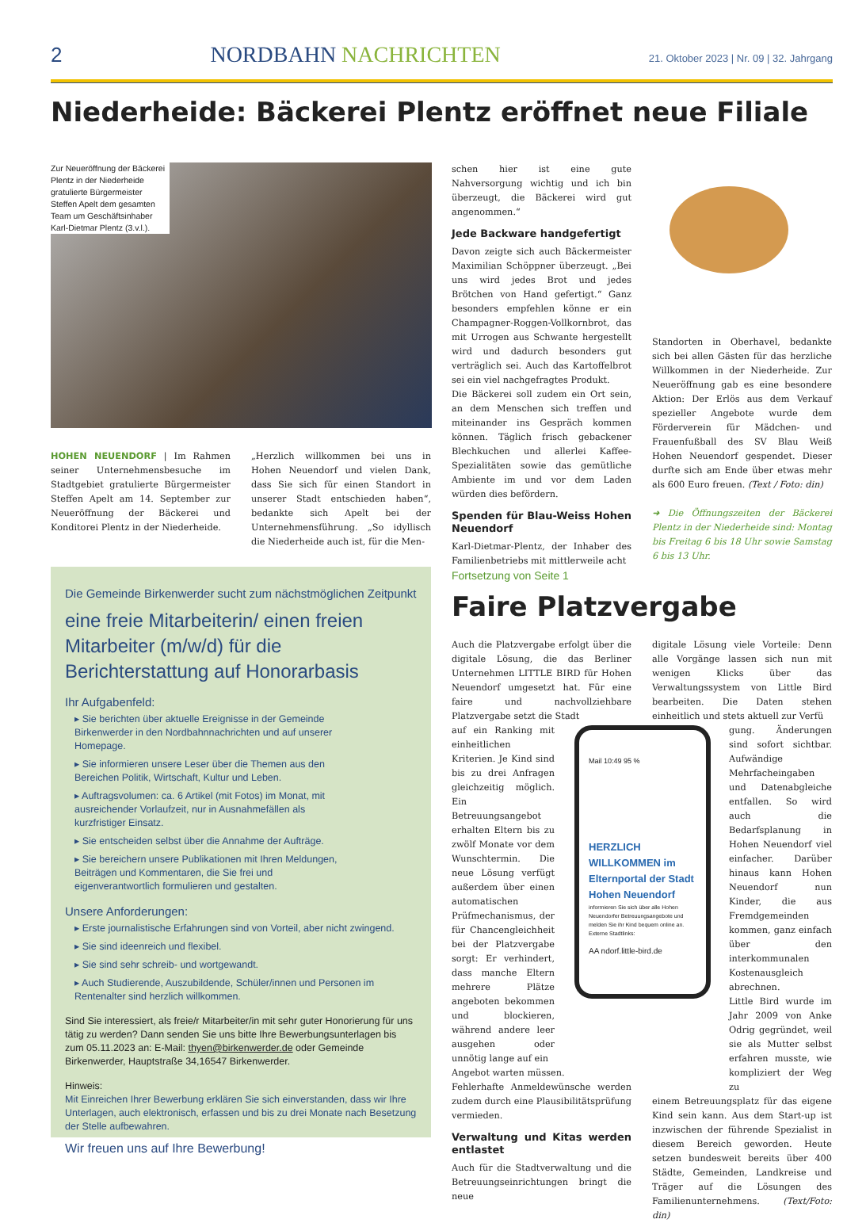2 NORDBAHN NACHRICHTEN
21. Oktober 2023 | Nr. 09 | 32. Jahrgang
Niederheide: Bäckerei Plentz eröffnet neue Filiale
Zur Neueröffnung der Bäckerei Plentz in der Niederheide gratulierte Bürgermeister Steffen Apelt dem gesamten Team um Geschäftsinhaber Karl-Dietmar Plentz (3.v.l.).
HOHEN NEUENDORF | Im Rahmen seiner Unternehmensbesuche im Stadtgebiet gratulierte Bürgermeister Steffen Apelt am 14. September zur Neueröffnung der Bäckerei und Konditorei Plentz in der Niederheide.
„Herzlich willkommen bei uns in Hohen Neuendorf und vielen Dank, dass Sie sich für einen Standort in unserer Stadt entschieden haben“, bedankte sich Apelt bei der Unternehmensführung. „So idyllisch die Niederheide auch ist, für die Men-
schen hier ist eine gute Nahversorgung wichtig und ich bin überzeugt, die Bäckerei wird gut angenommen.“
Jede Backware handgefertigt
Davon zeigte sich auch Bäckermeister Maximilian Schöppner überzeugt. „Bei uns wird jedes Brot und jedes Brötchen von Hand gefertigt.“ Ganz besonders empfehlen könne er ein Champagner-Roggen-Vollkornbrot, das mit Urrogen aus Schwante hergestellt wird und dadurch besonders gut verträglich sei. Auch das Kartoffelbrot sei ein viel nachgefragtes Produkt.
Die Bäckerei soll zudem ein Ort sein, an dem Menschen sich treffen und miteinander ins Gespräch kommen können. Täglich frisch gebackener Blechkuchen und allerlei Kaffee-Spezialitäten sowie das gemütliche Ambiente im und vor dem Laden würden dies befördern.
Spenden für Blau-Weiss Hohen Neuendorf
Karl-Dietmar-Plentz, der Inhaber des Familienbetriebs mit mittlerweile acht
Standorten in Oberhavel, bedankte sich bei allen Gästen für das herzliche Willkommen in der Niederheide. Zur Neueröffnung gab es eine besondere Aktion: Der Erlös aus dem Verkauf spezieller Angebote wurde dem Förderverein für Mädchen- und Frauenfußball des SV Blau Weiß Hohen Neuendorf gespendet. Dieser durfte sich am Ende über etwas mehr als 600 Euro freuen. (Text / Foto: din)
➜ Die Öffnungszeiten der Bäckerei Plentz in der Niederheide sind: Montag bis Freitag 6 bis 18 Uhr sowie Samstag 6 bis 13 Uhr.
Die Gemeinde Birkenwerder sucht zum nächstmöglichen Zeitpunkt
eine freie Mitarbeiterin/ einen freien Mitarbeiter (m/w/d) für die Berichterstattung auf Honorarbasis
Ihr Aufgabenfeld:
▸ Sie berichten über aktuelle Ereignisse in der Gemeinde Birkenwerder in den Nordbahnnachrichten und auf unserer Homepage.
▸ Sie informieren unsere Leser über die Themen aus den Bereichen Politik, Wirtschaft, Kultur und Leben.
▸ Auftragsvolumen: ca. 6 Artikel (mit Fotos) im Monat, mit ausreichender Vorlaufzeit, nur in Ausnahmefällen als kurzfristiger Einsatz.
▸ Sie entscheiden selbst über die Annahme der Aufträge.
▸ Sie bereichern unsere Publikationen mit Ihren Meldungen, Beiträgen und Kommentaren, die Sie frei und eigenverantwortlich formulieren und gestalten.
Unsere Anforderungen:
▸ Erste journalistische Erfahrungen sind von Vorteil, aber nicht zwingend.
▸ Sie sind ideenreich und flexibel.
▸ Sie sind sehr schreib- und wortgewandt.
▸ Auch Studierende, Auszubildende, Schüler/innen und Personen im Rentenalter sind herzlich willkommen.
Sind Sie interessiert, als freie/r Mitarbeiter/in mit sehr guter Honorierung für uns tätig zu werden? Dann senden Sie uns bitte Ihre Bewerbungsunterlagen bis zum 05.11.2023 an: E-Mail: thyen@birkenwerder.de oder Gemeinde Birkenwerder, Hauptstraße 34,16547 Birkenwerder.
Hinweis:
Mit Einreichen Ihrer Bewerbung erklären Sie sich einverstanden, dass wir Ihre Unterlagen, auch elektronisch, erfassen und bis zu drei Monate nach Besetzung der Stelle aufbewahren.
Wir freuen uns auf Ihre Bewerbung!
Fortsetzung von Seite 1
Faire Platzvergabe
Auch die Platzvergabe erfolgt über die digitale Lösung, die das Berliner Unternehmen LITTLE BIRD für Hohen Neuendorf umgesetzt hat. Für eine faire und nachvollziehbare Platzvergabe setzt die Stadt
auf ein Ranking mit einheitlichen Kriterien. Je Kind sind bis zu drei Anfragen gleichzeitig möglich. Ein Betreuungsangebot erhalten Eltern bis zu zwölf Monate vor dem Wunschtermin. Die neue Lösung verfügt außerdem über einen automatischen Prüfmechanismus, der für Chancengleichheit bei der Platzvergabe sorgt: Er verhindert, dass manche Eltern mehrere Plätze angeboten bekommen und blockieren, während andere leer ausgehen oder unnötig lange auf ein
Angebot warten müssen.
Fehlerhafte Anmeldewünsche werden zudem durch eine Plausibilitätsprüfung vermieden.
Verwaltung und Kitas werden entlastet
Auch für die Stadtverwaltung und die Betreuungseinrichtungen bringt die neue
Mail 10:49 95 %
HERZLICH WILLKOMMEN im Elternportal der Stadt Hohen Neuendorf
informieren Sie sich über alle Hohen Neuendorfer Betreuungsangebote und melden Sie ihr Kind bequem online an. Externe Stadtlinks:
AA ndorf.little-bird.de
digitale Lösung viele Vorteile: Denn alle Vorgänge lassen sich nun mit wenigen Klicks über das Verwaltungssystem von Little Bird bearbeiten. Die Daten stehen einheitlich und stets aktuell zur Verfü
gung. Änderungen sind sofort sichtbar. Aufwändige Mehrfacheingaben und Datenabgleiche entfallen. So wird auch die Bedarfsplanung in Hohen Neuendorf viel einfacher. Darüber hinaus kann Hohen Neuendorf nun Kinder, die aus Fremdgemeinden kommen, ganz einfach über den interkommunalen Kostenausgleich abrechnen.
Little Bird wurde im Jahr 2009 von Anke Odrig gegründet, weil sie als Mutter selbst erfahren musste, wie kompliziert der Weg zu
einem Betreuungsplatz für das eigene Kind sein kann. Aus dem Start-up ist inzwischen der führende Spezialist in diesem Bereich geworden. Heute setzen bundesweit bereits über 400 Städte, Gemeinden, Landkreise und Träger auf die Lösungen des Familienunternehmens. (Text/Foto: din)